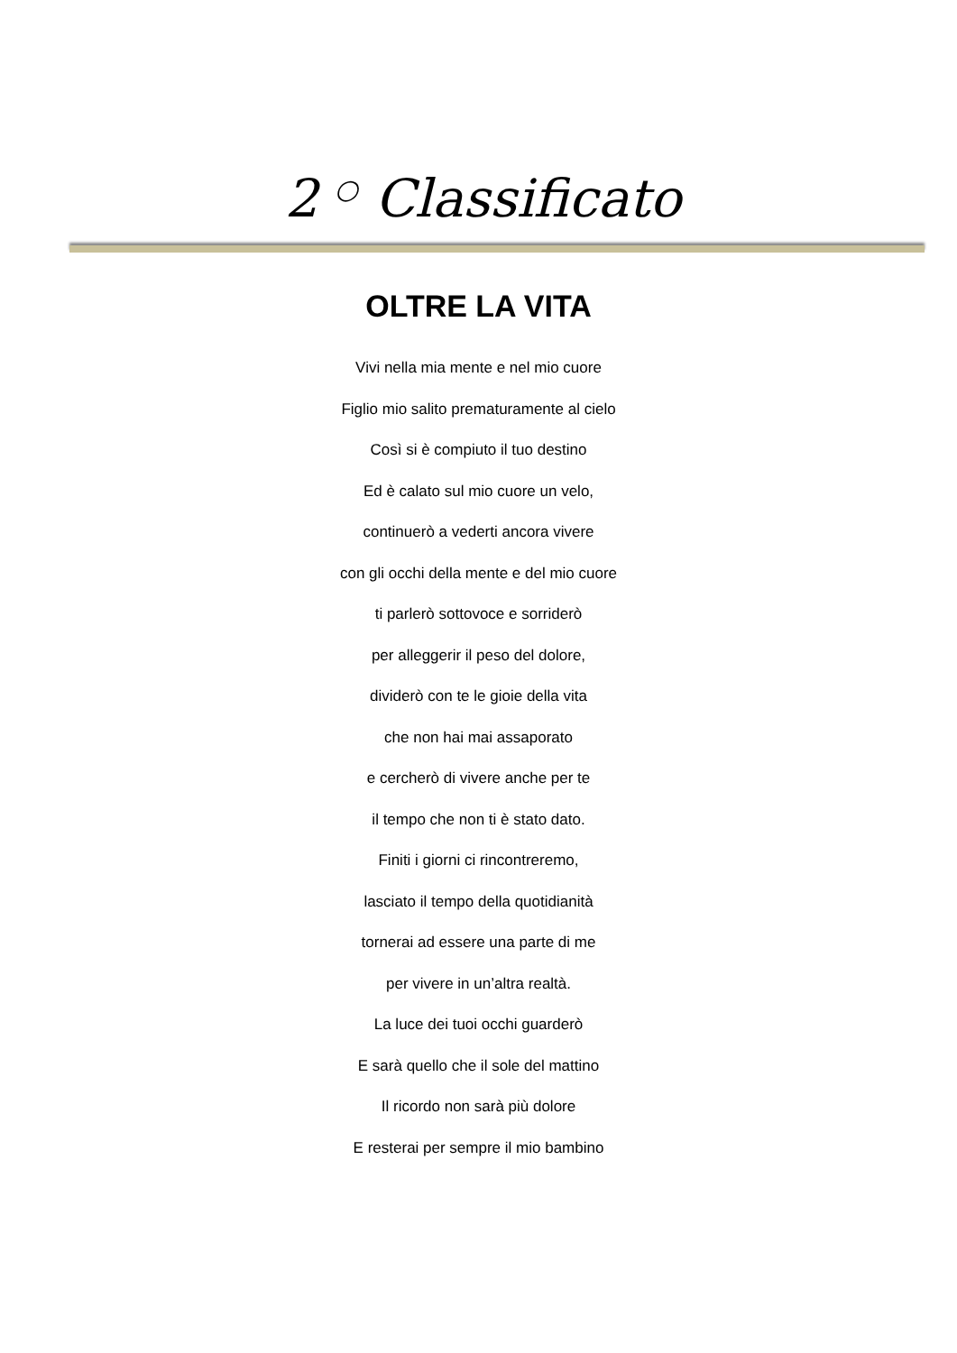2 <sup>○</sup> Classificato
OLTRE LA VITA
Vivi nella mia mente e nel mio cuore
Figlio mio salito prematuramente al cielo
Così si è compiuto il tuo destino
Ed è calato sul mio cuore un velo,
continuerò a vederti ancora vivere
con gli occhi della mente e del mio cuore
ti parlerò sottovoce e sorriderò
per alleggerir il peso del dolore,
dividerò con te le gioie della vita
che non hai mai assaporato
e cercherò di vivere anche per te
il tempo che non ti è stato dato.
Finiti i giorni ci rincontreremo,
lasciato il tempo della quotidianità
tornerai ad essere una parte di me
per vivere in un’altra realtà.
La luce dei tuoi occhi guarderò
E sarà quello che il sole del mattino
Il ricordo non sarà più dolore
E resterai per sempre il mio bambino